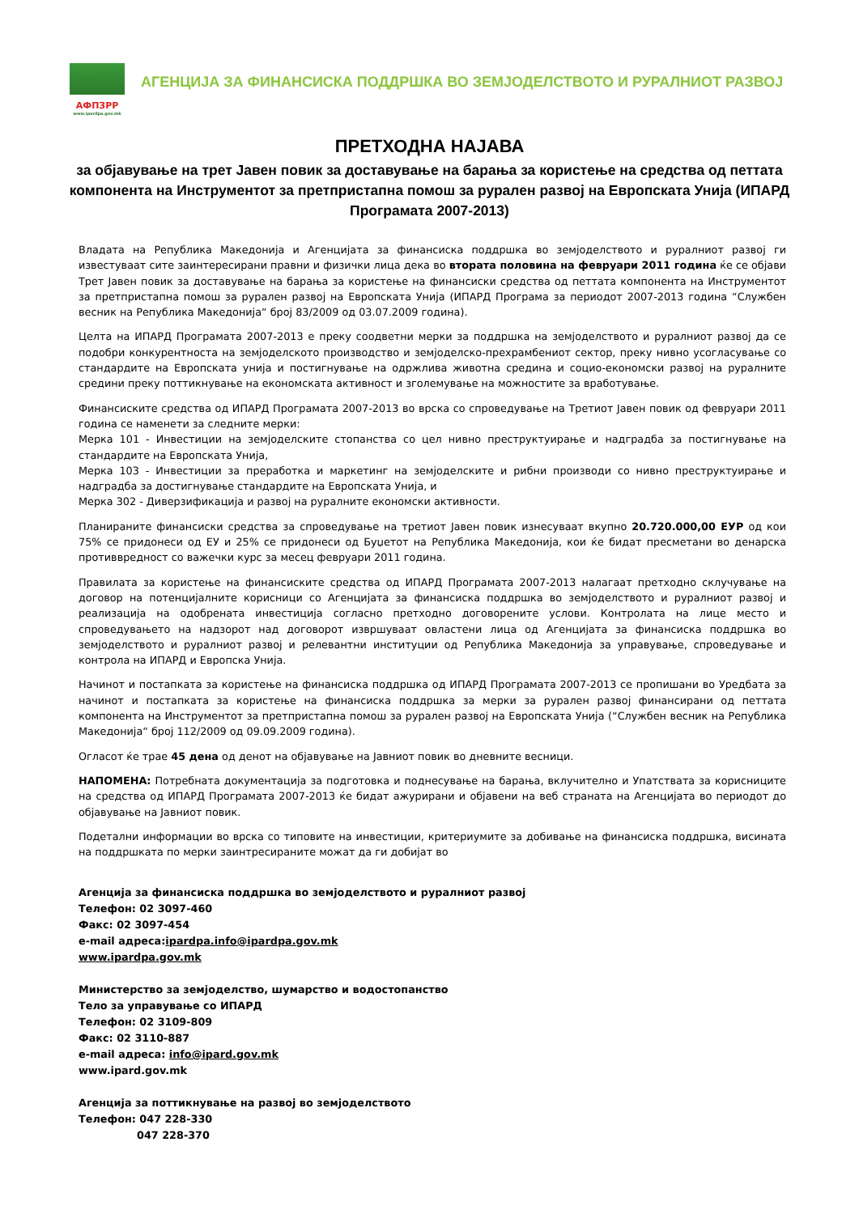АФПЗРР
www.ipardpa.gov.mk
АГЕНЦИЈА ЗА ФИНАНСИСКА ПОДДРШКА ВО ЗЕМЈОДЕЛСТВОТО И РУРАЛНИОТ РАЗВОЈ
ПРЕТХОДНА НАЈАВА
за објавување на трет Јавен повик за доставување на барања за користење на средства од петтата компонента на Инструментот за претпристапна помош за рурален развој на Европската Унија (ИПАРД Програмата 2007-2013)
Владата на Република Македонија и Агенцијата за финансиска поддршка во земјоделството и руралниот развој ги известуваат сите заинтересирани правни и физички лица дека во втората половина на февруари 2011 година ќе се објави Трет Јавен повик за доставување на барања за користење на финансиски средства од петтата компонента на Инструментот за претпристапна помош за рурален развој на Европската Унија (ИПАРД Програма за периодот 2007-2013 година “Службен весник на Република Македонија“ број 83/2009 од 03.07.2009 година).
Целта на ИПАРД Програмата 2007-2013 е преку соодветни мерки за поддршка на земјоделството и руралниот развој да се подобри конкурентноста на земјоделското производство и земјоделско-прехрамбениот сектор, преку нивно усогласување со стандардите на Европската унија и постигнување на одржлива животна средина и социо-економски развој на руралните средини преку поттикнување на економската активност и зголемување на можностите за вработување.
Финансиските средства од ИПАРД Програмата 2007-2013 во врска со спроведување на Третиот Јавен повик од февруари 2011 година се наменети за следните мерки:
Мерка 101 - Инвестиции на земјоделските стопанства со цел нивно преструктуирање и надградба за постигнување на стандардите на Европската Унија,
Мерка 103 - Инвестиции за преработка и маркетинг на земјоделските и рибни производи со нивно преструктуирање и надградба за достигнување стандардите на Европската Унија, и
Мерка 302 - Диверзификација и развој на руралните економски активности.
Планираните финансиски средства за спроведување на третиот Јавен повик изнесуваат вкупно 20.720.000,00 ЕУР од кои 75% се придонеси од ЕУ и 25% се придонеси од Буџетот на Република Македонија, кои ќе бидат пресметани во денарска противвредност со важечки курс за месец февруари 2011 година.
Правилата за користење на финансиските средства од ИПАРД Програмата 2007-2013 налагаат претходно склучување на договор на потенцијалните корисници со Агенцијата за финансиска поддршка во земјоделството и руралниот развој и реализација на одобрената инвестиција согласно претходно договорените услови. Контролата на лице место и спроведувањето на надзорот над договорот извршуваат овластени лица од Агенцијата за финансиска поддршка во земјоделството и руралниот развој и релевантни институции од Република Македонија за управување, спроведување и контрола на ИПАРД и Европска Унија.
Начинот и постапката за користење на финансиска поддршка од ИПАРД Програмата 2007-2013 се пропишани во Уредбата за начинот и постапката за користење на финансиска поддршка за мерки за рурален развој финансирани од петтата компонента на Инструментот за претпристапна помош за рурален развој на Европската Унија (“Службен весник на Република Македонија“ број 112/2009 од 09.09.2009 година).
Огласот ќе трае 45 дена од денот на објавување на Јавниот повик во дневните весници.
НАПОМЕНА: Потребната документација за подготовка и поднесување на барања, вклучително и Упатствата за корисниците на средства од ИПАРД Програмата 2007-2013 ќе бидат ажурирани и објавени на веб страната на Агенцијата во периодот до објавување на Јавниот повик.
Подетални информации во врска со типовите на инвестиции, критериумите за добивање на финансиска поддршка, висината на поддршката по мерки заинтресираните можат да ги добијат во
Агенција за финансиска поддршка во земјоделството и руралниот развој
Телефон: 02 3097-460
Факс: 02 3097-454
e-mail адреса:ipardpa.info@ipardpa.gov.mk
www.ipardpa.gov.mk
Министерство за земјоделство, шумарство и водостопанство
Тело за управување со ИПАРД
Телефон: 02 3109-809
Факс: 02 3110-887
e-mail адреса: info@ipard.gov.mk
www.ipard.gov.mk
Агенција за поттикнување на развој во земјоделството
Телефон: 047 228-330
047 228-370